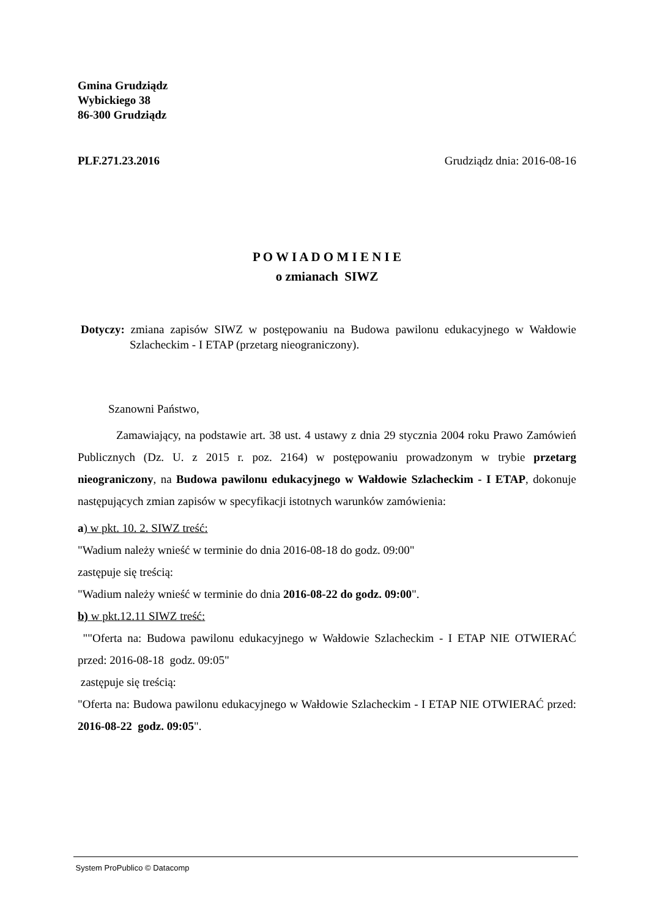Gmina Grudziądz
Wybickiego 38
86-300 Grudziądz
PLF.271.23.2016 Grudziądz dnia: 2016-08-16
P O W I A D O M I E N I E
o zmianach SIWZ
Dotyczy: zmiana zapisów SIWZ w postępowaniu na Budowa pawilonu edukacyjnego w Wałdowie Szlacheckim - I ETAP (przetarg nieograniczony).
Szanowni Państwo,
Zamawiający, na podstawie art. 38 ust. 4 ustawy z dnia 29 stycznia 2004 roku Prawo Zamówień Publicznych (Dz. U. z 2015 r. poz. 2164) w postępowaniu prowadzonym w trybie przetarg nieograniczony, na Budowa pawilonu edukacyjnego w Wałdowie Szlacheckim - I ETAP, dokonuje następujących zmian zapisów w specyfikacji istotnych warunków zamówienia:
a) w pkt. 10. 2. SIWZ treść:
"Wadium należy wnieść w terminie do dnia 2016-08-18 do godz. 09:00"
zastępuje się treścią:
"Wadium należy wnieść w terminie do dnia 2016-08-22 do godz. 09:00".
b) w pkt.12.11 SIWZ treść:
""Oferta na: Budowa pawilonu edukacyjnego w Wałdowie Szlacheckim - I ETAP NIE OTWIERAĆ przed: 2016-08-18 godz. 09:05"
zastępuje się treścią:
"Oferta na: Budowa pawilonu edukacyjnego w Wałdowie Szlacheckim - I ETAP NIE OTWIERAĆ przed: 2016-08-22 godz. 09:05".
System ProPublico © Datacomp